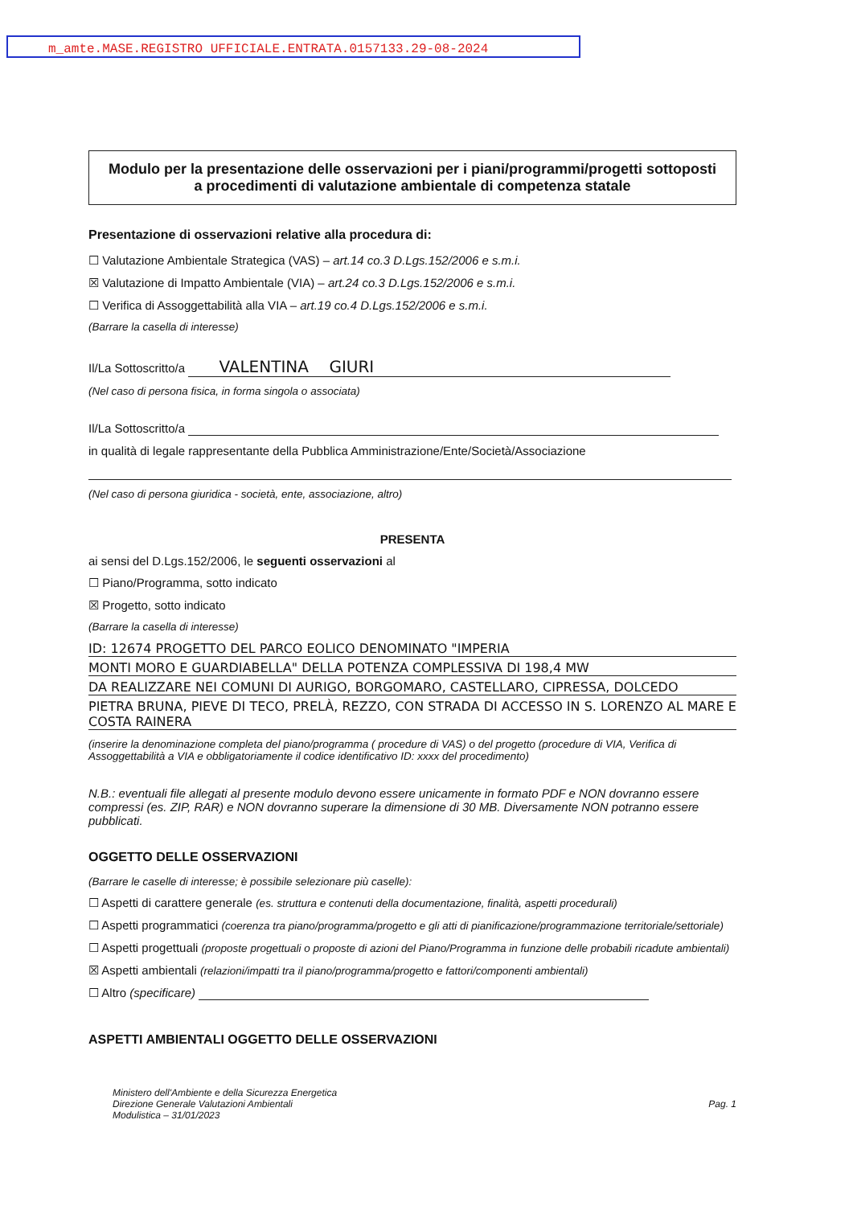m_amte.MASE.REGISTRO UFFICIALE.ENTRATA.0157133.29-08-2024
Modulo per la presentazione delle osservazioni per i piani/programmi/progetti sottoposti a procedimenti di valutazione ambientale di competenza statale
Presentazione di osservazioni relative alla procedura di:
☐ Valutazione Ambientale Strategica (VAS) – art.14 co.3 D.Lgs.152/2006 e s.m.i.
☒ Valutazione di Impatto Ambientale (VIA) – art.24 co.3 D.Lgs.152/2006 e s.m.i.
☐ Verifica di Assoggettabilità alla VIA – art.19 co.4 D.Lgs.152/2006 e s.m.i.
(Barrare la casella di interesse)
Il/La Sottoscritto/a VALENTINA GIURI
(Nel caso di persona fisica, in forma singola o associata)
Il/La Sottoscritto/a
in qualità di legale rappresentante della Pubblica Amministrazione/Ente/Società/Associazione
(Nel caso di persona giuridica - società, ente, associazione, altro)
PRESENTA
ai sensi del D.Lgs.152/2006, le seguenti osservazioni al
☐ Piano/Programma, sotto indicato
☒ Progetto, sotto indicato
(Barrare la casella di interesse)
ID: 12674 PROGETTO DEL PARCO EOLICO DENOMINATO "IMPERIA
MONTI MORO E GUARDIABELLA" DELLA POTENZA COMPLESSIVA DI 198,4 MW
DA REALIZZARE NEI COMUNI DI AURIGO, BORGOMARO, CASTELLARO, CIPRESSA, DOLCEDO
PIETRA BRUNA, PIEVE DI TECO, PRELÀ, REZZO, CON STRADA DI ACCESSO IN S. LORENZO AL MARE E COSTA RAINERA
(inserire la denominazione completa del piano/programma ( procedure di VAS) o del progetto (procedure di VIA, Verifica di Assoggettabilità a VIA e obbligatoriamente il codice identificativo ID: xxxx del procedimento)
N.B.: eventuali file allegati al presente modulo devono essere unicamente in formato PDF e NON dovranno essere compressi (es. ZIP, RAR) e NON dovranno superare la dimensione di 30 MB. Diversamente NON potranno essere pubblicati.
OGGETTO DELLE OSSERVAZIONI
(Barrare le caselle di interesse; è possibile selezionare più caselle):
☐ Aspetti di carattere generale (es. struttura e contenuti della documentazione, finalità, aspetti procedurali)
☐ Aspetti programmatici (coerenza tra piano/programma/progetto e gli atti di pianificazione/programmazione territoriale/settoriale)
☐ Aspetti progettuali (proposte progettuali o proposte di azioni del Piano/Programma in funzione delle probabili ricadute ambientali)
☒ Aspetti ambientali (relazioni/impatti tra il piano/programma/progetto e fattori/componenti ambientali)
☐ Altro (specificare)
ASPETTI AMBIENTALI OGGETTO DELLE OSSERVAZIONI
Ministero dell'Ambiente e della Sicurezza Energetica
Direzione Generale Valutazioni Ambientali
Modulistica – 31/01/2023
Pag. 1